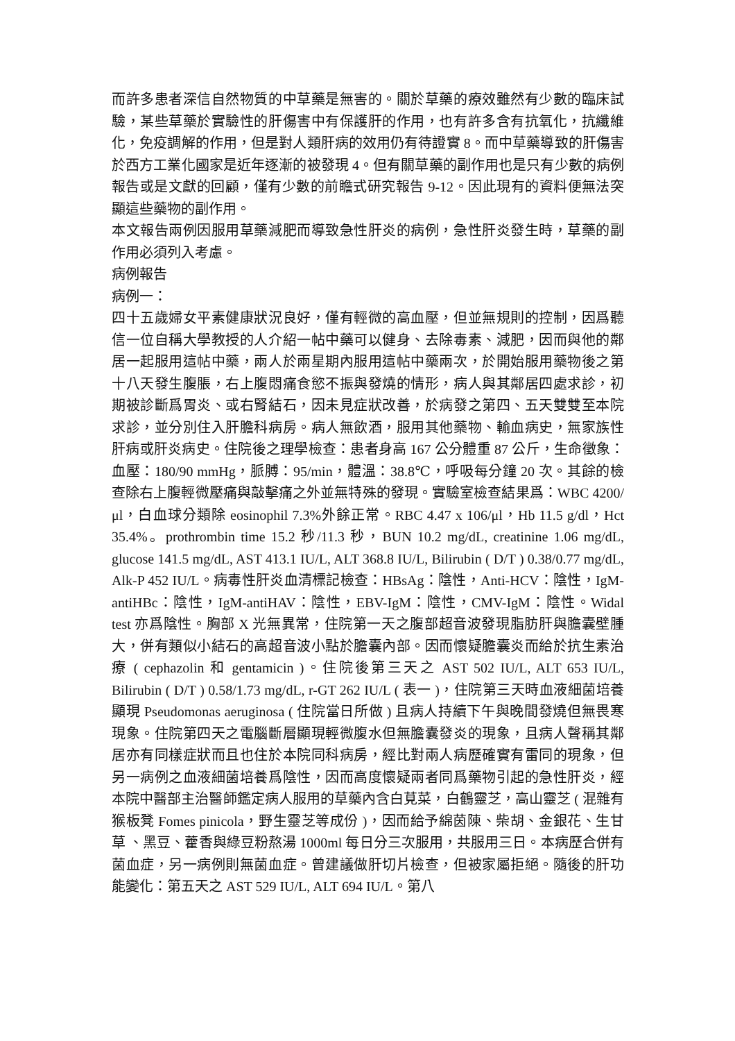而許多患者深信自然物質的中草藥是無害的。關於草藥的療效雖然有少數的臨床試驗，某些草藥於實驗性的肝傷害中有保護肝的作用，也有許多含有抗氧化，抗纖維化，免疫調解的作用，但是對人類肝病的效用仍有待證實 8。而中草藥導致的肝傷害於西方工業化國家是近年逐漸的被發現 4。但有關草藥的副作用也是只有少數的病例報告或是文獻的回顧，僅有少數的前瞻式研究報告 9-12。因此現有的資料便無法突顯這些藥物的副作用。
本文報告兩例因服用草藥減肥而導致急性肝炎的病例，急性肝炎發生時，草藥的副作用必須列入考慮。
病例報告
病例一：
四十五歲婦女平素健康狀況良好，僅有輕微的高血壓，但並無規則的控制，因爲聽信一位自稱大學教授的人介紹一帖中藥可以健身、去除毒素、減肥，因而與他的鄰居一起服用這帖中藥，兩人於兩星期內服用這帖中藥兩次，於開始服用藥物後之第十八天發生腹脹，右上腹悶痛食慾不振與發燒的情形，病人與其鄰居四處求診，初期被診斷爲胃炎、或右腎結石，因未見症狀改善，於病發之第四、五天雙雙至本院求診，並分別住入肝膽科病房。病人無飲酒，服用其他藥物、輸血病史，無家族性肝病或肝炎病史。住院後之理學檢查：患者身高 167 公分體重 87 公斤，生命徵象：血壓：180/90 mmHg，脈膊：95/min，體溫：38.8℃，呼吸每分鐘 20 次。其餘的檢查除右上腹輕微壓痛與敲擊痛之外並無特殊的發現。實驗室檢查結果爲：WBC 4200/μl，白血球分類除 eosinophil 7.3%外餘正常。RBC 4.47 x 106/μl，Hb 11.5 g/dl，Hct 35.4%。prothrombin time 15.2 秒/11.3 秒，BUN 10.2 mg/dL, creatinine 1.06 mg/dL, glucose 141.5 mg/dL, AST 413.1 IU/L, ALT 368.8 IU/L, Bilirubin ( D/T ) 0.38/0.77 mg/dL, Alk-P 452 IU/L。病毒性肝炎血清標記檢查：HBsAg：陰性，Anti-HCV：陰性，IgM-antiHBc：陰性，IgM-antiHAV：陰性，EBV-IgM：陰性，CMV-IgM：陰性。Widal test 亦爲陰性。胸部 X 光無異常，住院第一天之腹部超音波發現脂肪肝與膽囊壁腫大，併有類似小結石的高超音波小點於膽囊內部。因而懷疑膽囊炎而給於抗生素治療 ( cephazolin 和 gentamicin )。住院後第三天之 AST 502 IU/L, ALT 653 IU/L, Bilirubin ( D/T ) 0.58/1.73 mg/dL, r-GT 262 IU/L ( 表一 )，住院第三天時血液細菌培養顯現 Pseudomonas aeruginosa ( 住院當日所做 ) 且病人持續下午與晚間發燒但無畏寒現象。住院第四天之電腦斷層顯現輕微腹水但無膽囊發炎的現象，且病人聲稱其鄰居亦有同樣症狀而且也住於本院同科病房，經比對兩人病歷確實有雷同的現象，但另一病例之血液細菌培養爲陰性，因而高度懷疑兩者同爲藥物引起的急性肝炎，經本院中醫部主治醫師鑑定病人服用的草藥內含白莧菜，白鶴靈芝，高山靈芝 ( 混雜有猴板凳 Fomes pinicola，野生靈芝等成份 )，因而給予綿茵陳、柴胡、金銀花、生甘草 、黑豆、藿香與綠豆粉熬湯 1000ml 每日分三次服用，共服用三日。本病歷合併有菌血症，另一病例則無菌血症。曾建議做肝切片檢查，但被家屬拒絕。隨後的肝功能變化：第五天之 AST 529 IU/L, ALT 694 IU/L。第八